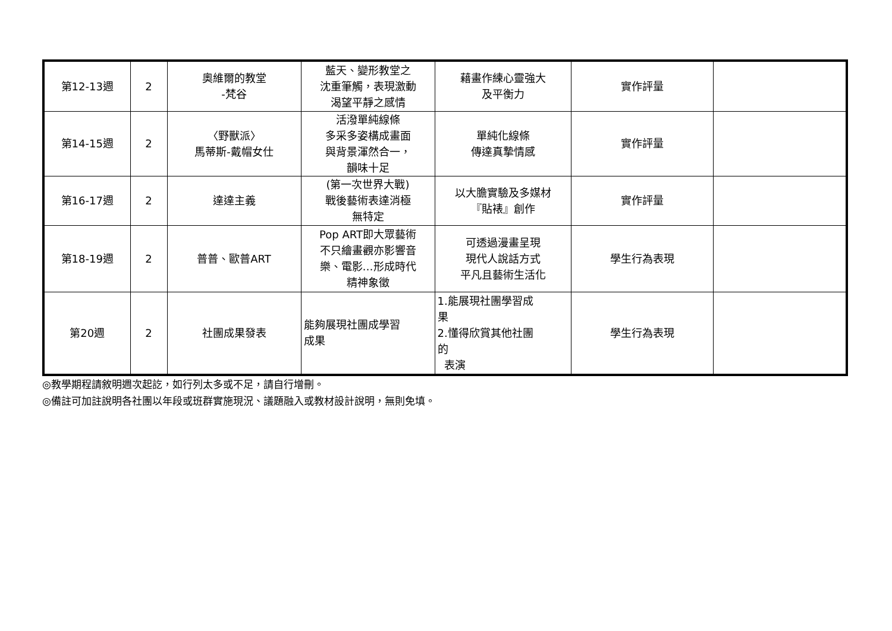| 第12-13週 | 2 | 奧維爾的教堂 -梵谷 | 藍天、變形教堂之 沈重筆觸，表現激動 渴望平靜之感情 | 藉畫作練心靈強大 及平衡力 | 實作評量 | |
| 第14-15週 | 2 | 〈野獸派〉 馬蒂斯-戴帽女仕 | 活潑單純線條 多采多姿構成畫面 與背景渾然合一， 韻味十足 | 單純化線條 傳達真摯情感 | 實作評量 | |
| 第16-17週 | 2 | 達達主義 | (第一次世界大戰) 戰後藝術表達消極 無特定 | 以大膽實驗及多媒材 『貼裱』創作 | 實作評量 | |
| 第18-19週 | 2 | 普普、歐普ART | Pop ART即大眾藝術 不只繪畫觀亦影響音 樂、電影…形成時代 精神象徵 | 可透過漫畫呈現 現代人說話方式 平凡且藝術生活化 | 學生行為表現 | |
| 第20週 | 2 | 社團成果發表 | 能夠展現社團成學習 成果 | 1.能展現社團學習成 果 2.懂得欣賞其他社團 的 表演 | 學生行為表現 | |
◎教學期程請敘明週次起訖，如行列太多或不足，請自行增刪。
◎備註可加註說明各社團以年段或班群實施現況、議題融入或教材設計說明，無則免填。